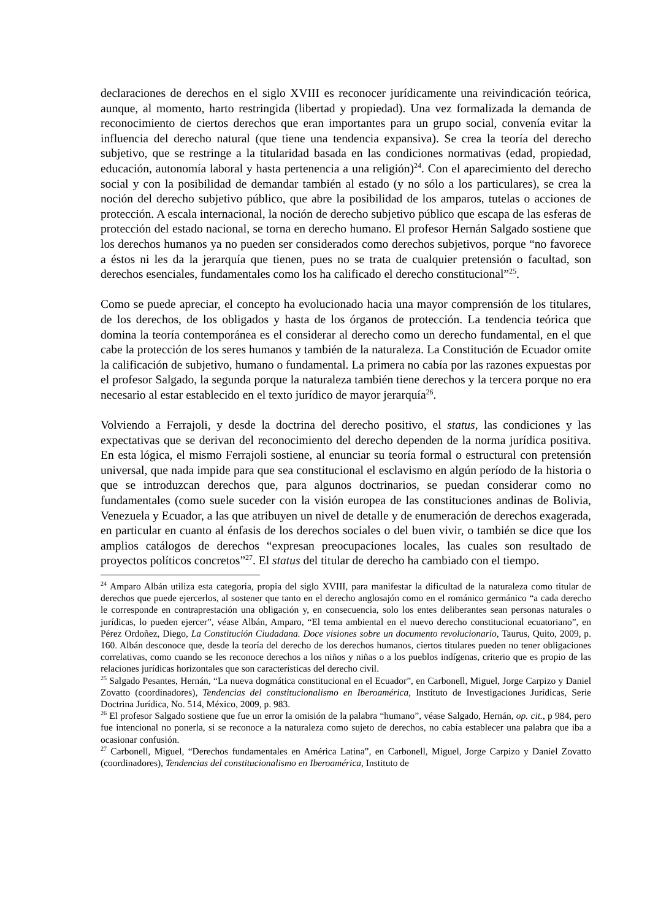declaraciones de derechos en el siglo XVIII es reconocer jurídicamente una reivindicación teórica, aunque, al momento, harto restringida (libertad y propiedad). Una vez formalizada la demanda de reconocimiento de ciertos derechos que eran importantes para un grupo social, convenía evitar la influencia del derecho natural (que tiene una tendencia expansiva). Se crea la teoría del derecho subjetivo, que se restringe a la titularidad basada en las condiciones normativas (edad, propiedad, educación, autonomía laboral y hasta pertenencia a una religión)<sup>24</sup>. Con el aparecimiento del derecho social y con la posibilidad de demandar también al estado (y no sólo a los particulares), se crea la noción del derecho subjetivo público, que abre la posibilidad de los amparos, tutelas o acciones de protección. A escala internacional, la noción de derecho subjetivo público que escapa de las esferas de protección del estado nacional, se torna en derecho humano. El profesor Hernán Salgado sostiene que los derechos humanos ya no pueden ser considerados como derechos subjetivos, porque “no favorece a éstos ni les da la jerarquía que tienen, pues no se trata de cualquier pretensión o facultad, son derechos esenciales, fundamentales como los ha calificado el derecho constitucional”<sup>25</sup>.
Como se puede apreciar, el concepto ha evolucionado hacia una mayor comprensión de los titulares, de los derechos, de los obligados y hasta de los órganos de protección. La tendencia teórica que domina la teoría contemporánea es el considerar al derecho como un derecho fundamental, en el que cabe la protección de los seres humanos y también de la naturaleza. La Constitución de Ecuador omite la calificación de subjetivo, humano o fundamental. La primera no cabía por las razones expuestas por el profesor Salgado, la segunda porque la naturaleza también tiene derechos y la tercera porque no era necesario al estar establecido en el texto jurídico de mayor jerarquía<sup>26</sup>.
Volviendo a Ferrajoli, y desde la doctrina del derecho positivo, el status, las condiciones y las expectativas que se derivan del reconocimiento del derecho dependen de la norma jurídica positiva. En esta lógica, el mismo Ferrajoli sostiene, al enunciar su teoría formal o estructural con pretensión universal, que nada impide para que sea constitucional el esclavismo en algún período de la historia o que se introduzcan derechos que, para algunos doctrinarios, se puedan considerar como no fundamentales (como suele suceder con la visión europea de las constituciones andinas de Bolivia, Venezuela y Ecuador, a las que atribuyen un nivel de detalle y de enumeración de derechos exagerada, en particular en cuanto al énfasis de los derechos sociales o del buen vivir, o también se dice que los amplios catálogos de derechos “expresan preocupaciones locales, las cuales son resultado de proyectos políticos concretos”<sup>27</sup>. El status del titular de derecho ha cambiado con el tiempo.
<sup>24</sup> Amparo Albán utiliza esta categoría, propia del siglo XVIII, para manifestar la dificultad de la naturaleza como titular de derechos que puede ejercerlos, al sostener que tanto en el derecho anglosajón como en el románico germánico “a cada derecho le corresponde en contraprestación una obligación y, en consecuencia, solo los entes deliberantes sean personas naturales o jurídicas, lo pueden ejercer”, véase Albán, Amparo, “El tema ambiental en el nuevo derecho constitucional ecuatoriano”, en Pérez Ordoñez, Diego, La Constitución Ciudadana. Doce visiones sobre un documento revolucionario, Taurus, Quito, 2009, p. 160. Albán desconoce que, desde la teoría del derecho de los derechos humanos, ciertos titulares pueden no tener obligaciones correlativas, como cuando se les reconoce derechos a los niños y niñas o a los pueblos indígenas, criterio que es propio de las relaciones jurídicas horizontales que son características del derecho civil.
<sup>25</sup> Salgado Pesantes, Hernán, “La nueva dogmática constitucional en el Ecuador”, en Carbonell, Miguel, Jorge Carpizo y Daniel Zovatto (coordinadores), Tendencias del constitucionalismo en Iberoamérica, Instituto de Investigaciones Jurídicas, Serie Doctrina Jurídica, No. 514, México, 2009, p. 983.
<sup>26</sup> El profesor Salgado sostiene que fue un error la omisión de la palabra “humano”, véase Salgado, Hernán, op. cit., p 984, pero fue intencional no ponerla, si se reconoce a la naturaleza como sujeto de derechos, no cabía establecer una palabra que iba a ocasionar confusión.
<sup>27</sup> Carbonell, Miguel, “Derechos fundamentales en América Latina”, en Carbonell, Miguel, Jorge Carpizo y Daniel Zovatto (coordinadores), Tendencias del constitucionalismo en Iberoamérica, Instituto de